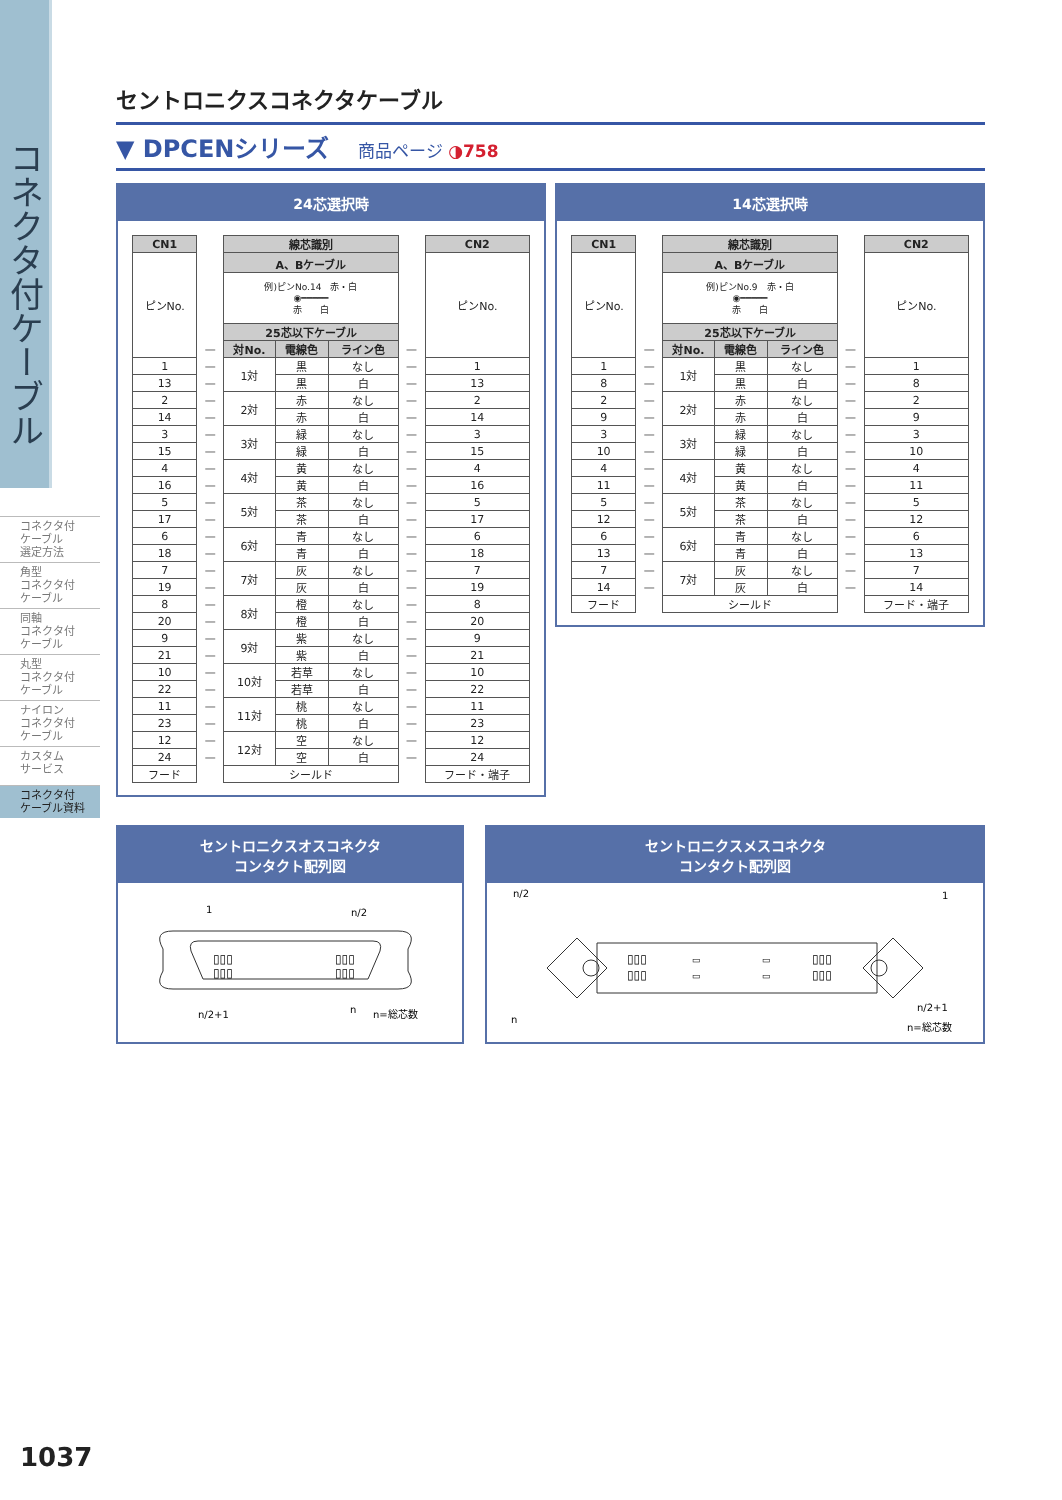コネクタ付ケーブル
コネクタ付
ケーブル
選定方法
角型
コネクタ付
ケーブル
同軸
コネクタ付
ケーブル
丸型
コネクタ付
ケーブル
ナイロン
コネクタ付
ケーブル
カスタム
サービス
コネクタ付
ケーブル資料
セントロニクスコネクタケーブル
▼ DPCENシリーズ 商品ページ ◑758
24芯選択時
| CN1 | | 線芯識別 | | | | CN2 |
| ピンNo. | | A、Bケーブル | | | | ピンNo. |
| | | 例)ピンNo.14 赤・白 ◉━━━━━ 赤 白 | | | | |
| | | 25芯以下ケーブル | | | | |
| | — | 対No. | 電線色 | ライン色 | — | |
| 1 | — | 1対 | 黒 | なし | — | 1 |
| 13 | — | | 黒 | 白 | — | 13 |
| 2 | — | 2対 | 赤 | なし | — | 2 |
| 14 | — | | 赤 | 白 | — | 14 |
| 3 | — | 3対 | 緑 | なし | — | 3 |
| 15 | — | | 緑 | 白 | — | 15 |
| 4 | — | 4対 | 黄 | なし | — | 4 |
| 16 | — | | 黄 | 白 | — | 16 |
| 5 | — | 5対 | 茶 | なし | — | 5 |
| 17 | — | | 茶 | 白 | — | 17 |
| 6 | — | 6対 | 青 | なし | — | 6 |
| 18 | — | | 青 | 白 | — | 18 |
| 7 | — | 7対 | 灰 | なし | — | 7 |
| 19 | — | | 灰 | 白 | — | 19 |
| 8 | — | 8対 | 橙 | なし | — | 8 |
| 20 | — | | 橙 | 白 | — | 20 |
| 9 | — | 9対 | 紫 | なし | — | 9 |
| 21 | — | | 紫 | 白 | — | 21 |
| 10 | — | 10対 | 若草 | なし | — | 10 |
| 22 | — | | 若草 | 白 | — | 22 |
| 11 | — | 11対 | 桃 | なし | — | 11 |
| 23 | — | | 桃 | 白 | — | 23 |
| 12 | — | 12対 | 空 | なし | — | 12 |
| 24 | — | | 空 | 白 | — | 24 |
| フード | | シールド | | | | フード・端子 |
14芯選択時
| CN1 | | 線芯識別 | | | | CN2 |
| ピンNo. | | A、Bケーブル | | | | ピンNo. |
| | | 例)ピンNo.9 赤・白 ◉━━━━━ 赤 白 | | | | |
| | | 25芯以下ケーブル | | | | |
| | — | 対No. | 電線色 | ライン色 | — | |
| 1 | — | 1対 | 黒 | なし | — | 1 |
| 8 | — | | 黒 | 白 | — | 8 |
| 2 | — | 2対 | 赤 | なし | — | 2 |
| 9 | — | | 赤 | 白 | — | 9 |
| 3 | — | 3対 | 緑 | なし | — | 3 |
| 10 | — | | 緑 | 白 | — | 10 |
| 4 | — | 4対 | 黄 | なし | — | 4 |
| 11 | — | | 黄 | 白 | — | 11 |
| 5 | — | 5対 | 茶 | なし | — | 5 |
| 12 | — | | 茶 | 白 | — | 12 |
| 6 | — | 6対 | 青 | なし | — | 6 |
| 13 | — | | 青 | 白 | — | 13 |
| 7 | — | 7対 | 灰 | なし | — | 7 |
| 14 | — | | 灰 | 白 | — | 14 |
| フード | | シールド | | | | フード・端子 |
セントロニクスオスコネクタ
コンタクト配列図
▯▯▯
▯▯▯
▯▯▯
▯▯▯
1
n/2
n/2+1
n
n=総芯数
セントロニクスメスコネクタ
コンタクト配列図
▯▯▯
▯▯▯
▯▯▯
▯▯▯
▭
▭
▭
▭
n/2
1
n
n/2+1
n=総芯数
1037